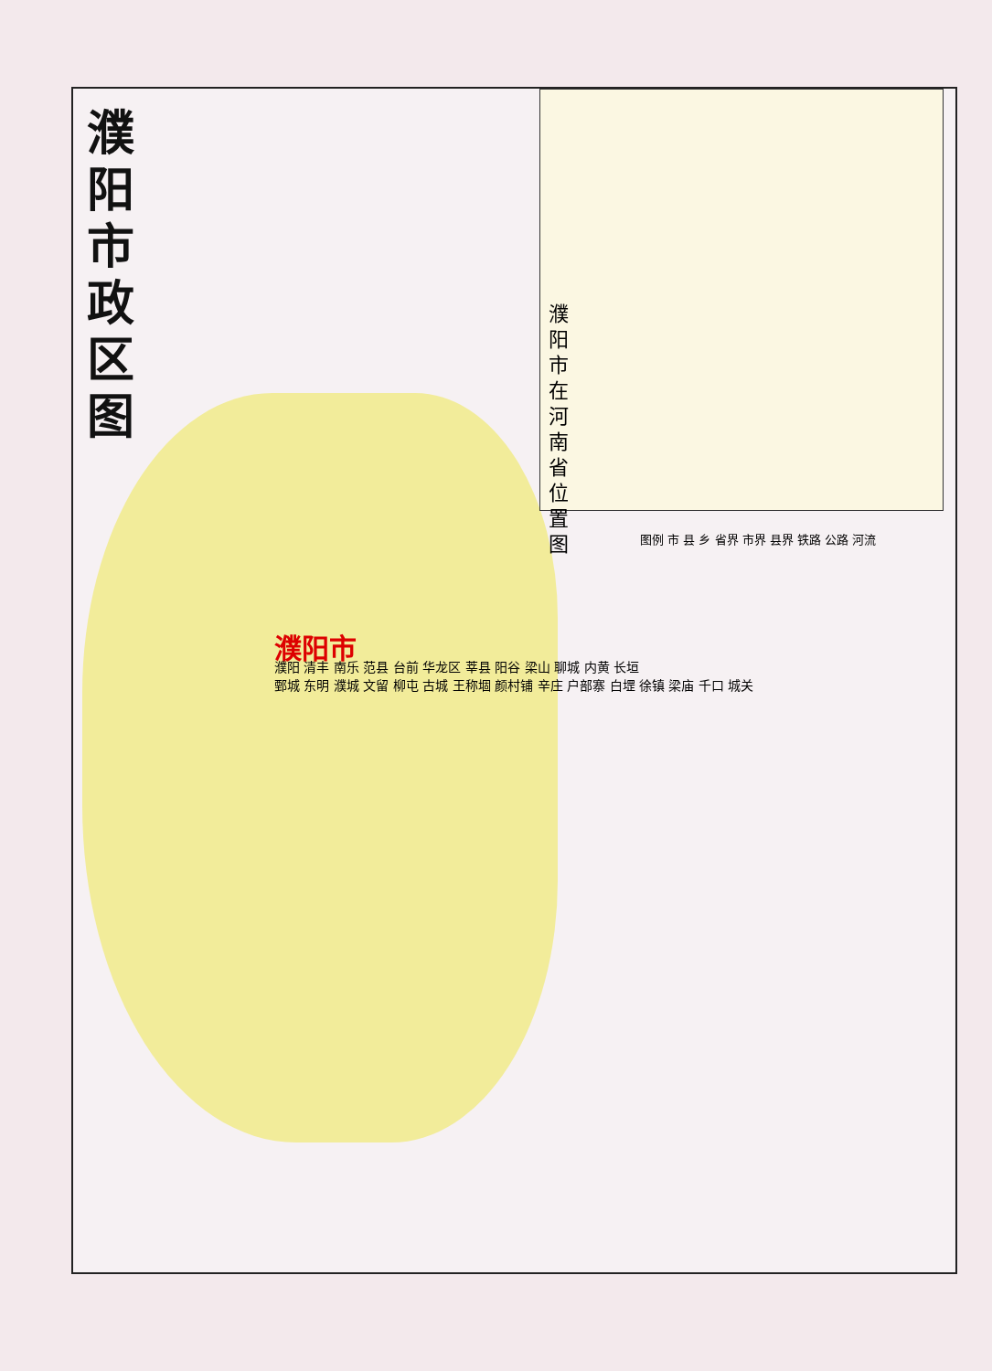濮阳市政区图
濮阳市在河南省位置图
图例 市 县 乡 省界 市界 县界 铁路 公路 河流
濮阳市
濮阳 清丰 南乐 范县 台前 华龙区 莘县 阳谷 梁山 聊城 内黄 长垣
鄄城 东明 濮城 文留 柳屯 古城 王称堌 颜村铺 辛庄 户部寨 白堽 徐镇 梁庙 千口 城关